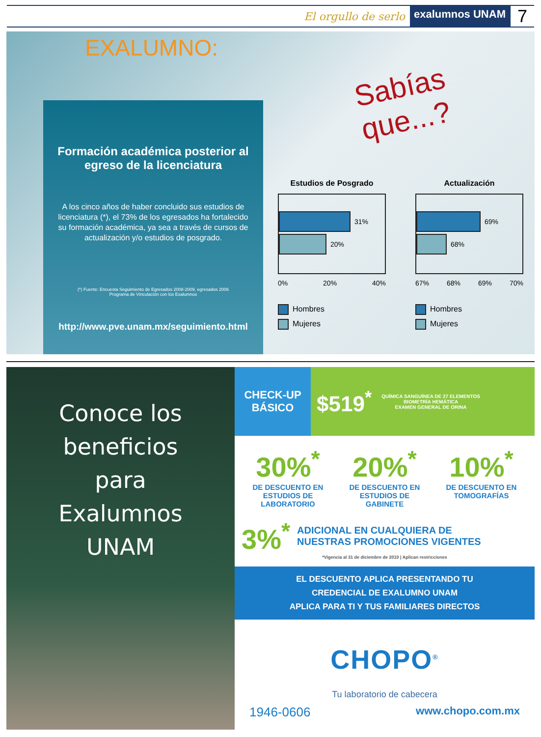El orgullo de serlo exalumnos UNAM 7
EXALUMNO:
Formación académica posterior al egreso de la licenciatura
A los cinco años de haber concluido sus estudios de licenciatura (*), el 73% de los egresados ha fortalecido su formación académica, ya sea a través de cursos de actualización y/o estudios de posgrado.
(*) Fuente: Encuesta Seguimiento de Egresados 2008-2009, egresados 2006
Programa de Vinculación con los Exalumnos
http://www.pve.unam.mx/seguimiento.html
Sabías que...?
Estudios de Posgrado
31%
20%
0% 20% 40%
Hombres
Mujeres
Actualización
69%
68%
67% 68% 69% 70%
Hombres
Mujeres
Conoce los
beneficios
para
Exalumnos
UNAM
CHECK-UP
BÁSICO
$519<sup>*</sup> QUÍMICA SANGUÍNEA DE 27 ELEMENTOS
BIOMETRÍA HEMÁTICA
EXAMEN GENERAL DE ORINA
30%<sup>*</sup>
DE DESCUENTO EN
ESTUDIOS DE
LABORATORIO
20%<sup>*</sup>
DE DESCUENTO EN
ESTUDIOS DE
GABINETE
10%<sup>*</sup>
DE DESCUENTO EN
TOMOGRAFÍAS
3%<sup>*</sup> ADICIONAL EN CUALQUIERA DE
NUESTRAS PROMOCIONES VIGENTES
*Vigencia al 31 de diciembre de 2010 | Aplican restricciones
EL DESCUENTO APLICA PRESENTANDO TU
CREDENCIAL DE EXALUMNO UNAM
APLICA PARA TI Y TUS FAMILIARES DIRECTOS
CHOPO<sup>®</sup>
Tu laboratorio de cabecera
1946-0606 www.chopo.com.mx